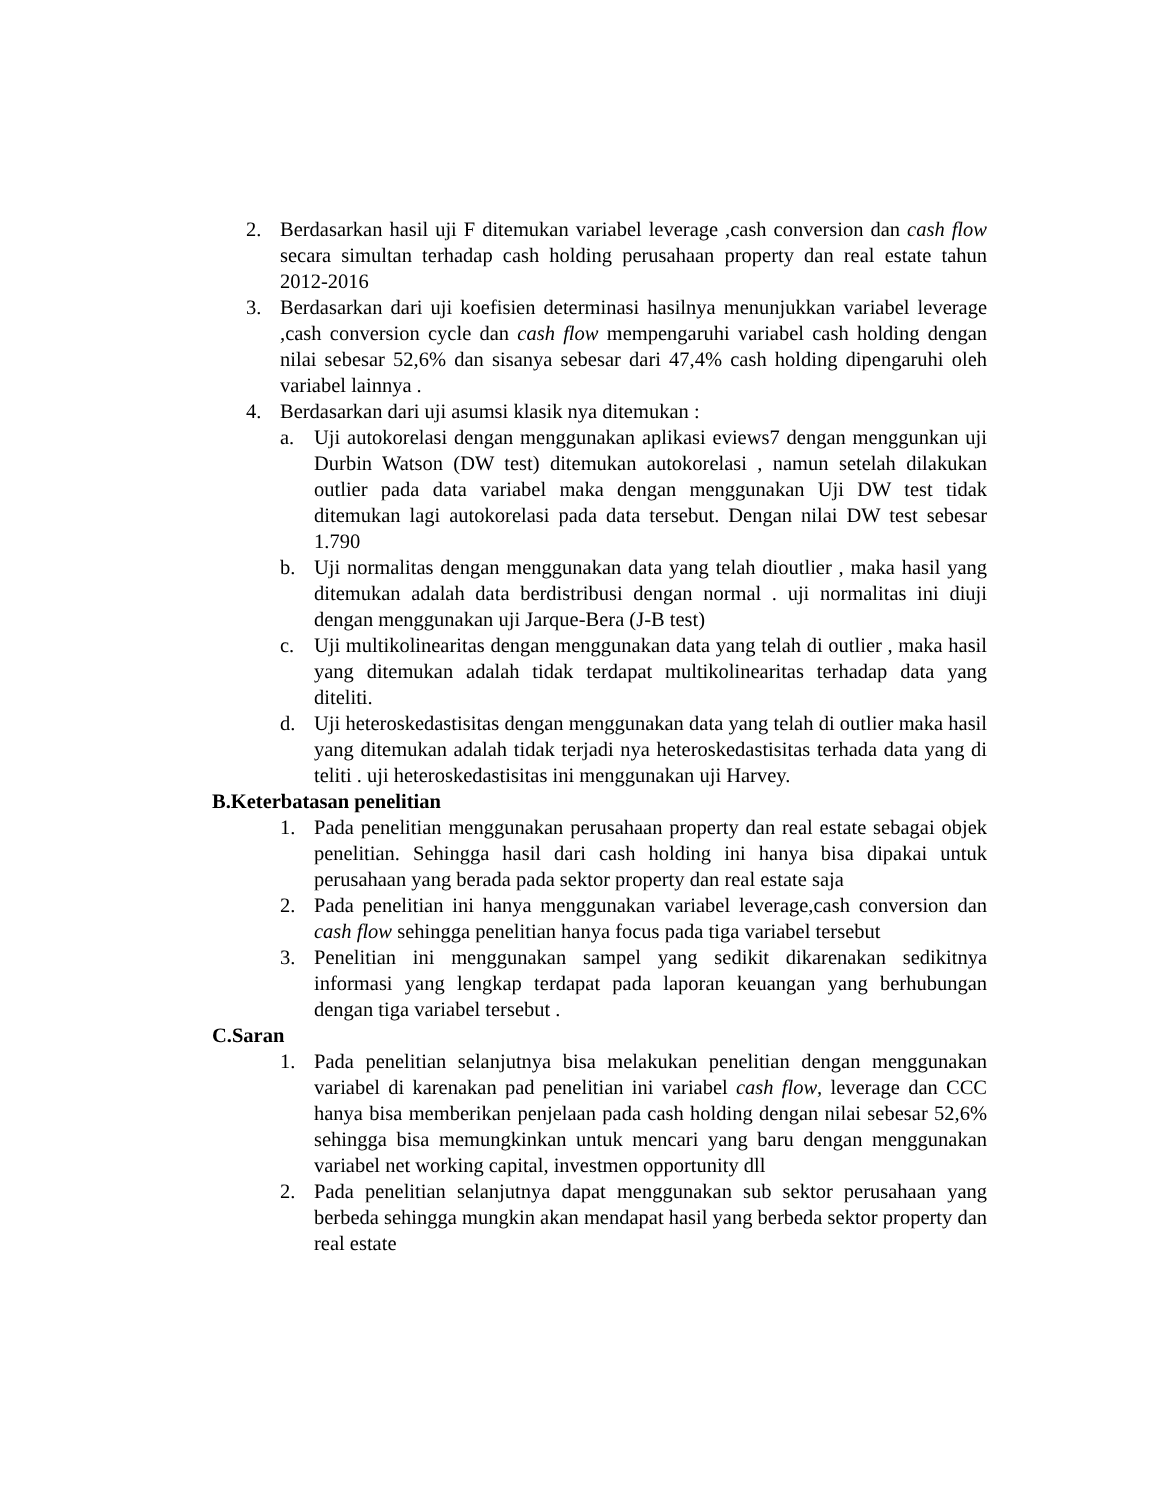2. Berdasarkan hasil uji F ditemukan variabel leverage ,cash conversion dan cash flow secara simultan terhadap cash holding perusahaan property dan real estate tahun 2012-2016
3. Berdasarkan dari uji koefisien determinasi hasilnya menunjukkan variabel leverage ,cash conversion cycle dan cash flow mempengaruhi variabel cash holding dengan nilai sebesar 52,6% dan sisanya sebesar dari 47,4% cash holding dipengaruhi oleh variabel lainnya .
4. Berdasarkan dari uji asumsi klasik nya ditemukan :
a. Uji autokorelasi dengan menggunakan aplikasi eviews7 dengan menggunkan uji Durbin Watson (DW test) ditemukan autokorelasi , namun setelah dilakukan outlier pada data variabel maka dengan menggunakan Uji DW test tidak ditemukan lagi autokorelasi pada data tersebut. Dengan nilai DW test sebesar 1.790
b. Uji normalitas dengan menggunakan data yang telah dioutlier , maka hasil yang ditemukan adalah data berdistribusi dengan normal . uji normalitas ini diuji dengan menggunakan uji Jarque-Bera (J-B test)
c. Uji multikolinearitas dengan menggunakan data yang telah di outlier , maka hasil yang ditemukan adalah tidak terdapat multikolinearitas terhadap data yang diteliti.
d. Uji heteroskedastisitas dengan menggunakan data yang telah di outlier maka hasil yang ditemukan adalah tidak terjadi nya heteroskedastisitas terhada data yang di teliti . uji heteroskedastisitas ini menggunakan uji Harvey.
B.Keterbatasan penelitian
1. Pada penelitian menggunakan perusahaan property dan real estate sebagai objek penelitian. Sehingga hasil dari cash holding ini hanya bisa dipakai untuk perusahaan yang berada pada sektor property dan real estate saja
2. Pada penelitian ini hanya menggunakan variabel leverage,cash conversion dan cash flow sehingga penelitian hanya focus pada tiga variabel tersebut
3. Penelitian ini menggunakan sampel yang sedikit dikarenakan sedikitnya informasi yang lengkap terdapat pada laporan keuangan yang berhubungan dengan tiga variabel tersebut .
C.Saran
1. Pada penelitian selanjutnya bisa melakukan penelitian dengan menggunakan variabel di karenakan pad penelitian ini variabel cash flow, leverage dan CCC hanya bisa memberikan penjelaan pada cash holding dengan nilai sebesar 52,6% sehingga bisa memungkinkan untuk mencari yang baru dengan menggunakan variabel net working capital, investmen opportunity dll
2. Pada penelitian selanjutnya dapat menggunakan sub sektor perusahaan yang berbeda sehingga mungkin akan mendapat hasil yang berbeda sektor property dan real estate